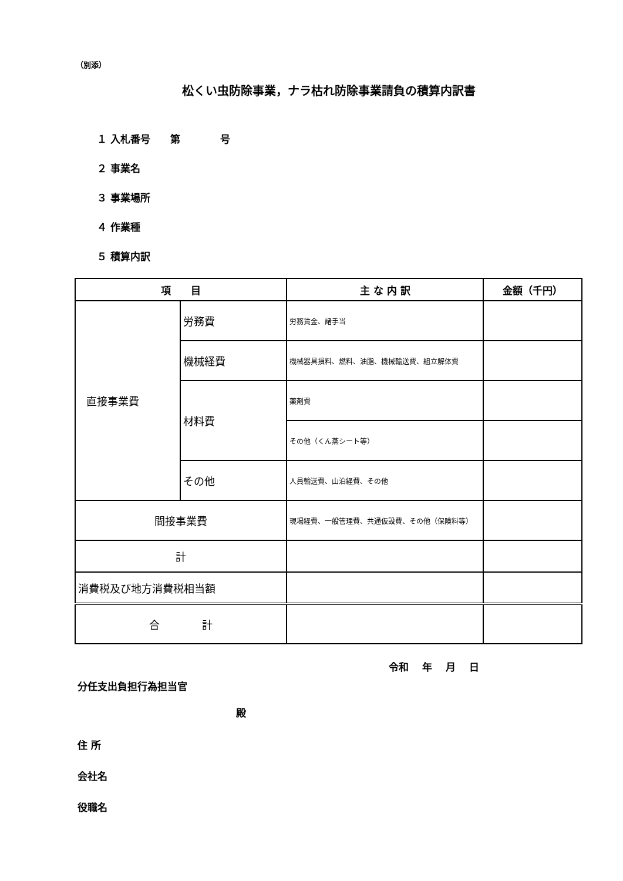（別添）
松くい虫防除事業，ナラ枯れ防除事業請負の積算内訳書
１ 入札番号　　第　　　　号
２ 事業名
３ 事業場所
４ 作業種
５ 積算内訳
| 項 目 | | 主 な 内 訳 | 金額（千円） |
| --- | --- | --- | --- |
| 直接事業費 | 労務費 | 労務賃金、諸手当 | |
| | 機械経費 | 機械器具損料、燃料、油脂、機械輸送費、組立解体費 | |
| | 材料費 | 薬剤費 | |
| | | その他（くん蒸シート等） | |
| | その他 | 人員輸送費、山泊経費、その他 | |
| 間接事業費 | | 現場経費、一般管理費、共通仮設費、その他（保険料等） | |
| 計 | | | |
| 消費税及び地方消費税相当額 | | | |
| 合 計 | | | |
令和　 年　 月　 日
分任支出負担行為担当官
殿
住 所
会社名
役職名